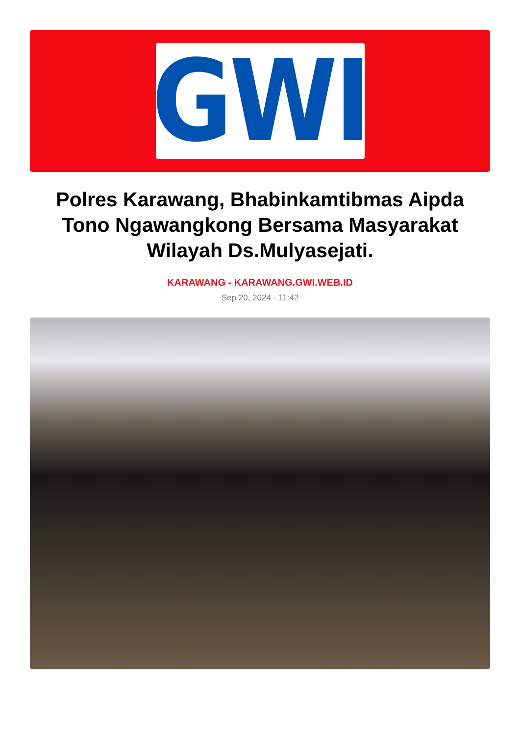GWI
Polres Karawang, Bhabinkamtibmas Aipda Tono Ngawangkong Bersama Masyarakat Wilayah Ds.Mulyasejati.
KARAWANG - KARAWANG.GWI.WEB.ID
Sep 20, 2024 - 11:42